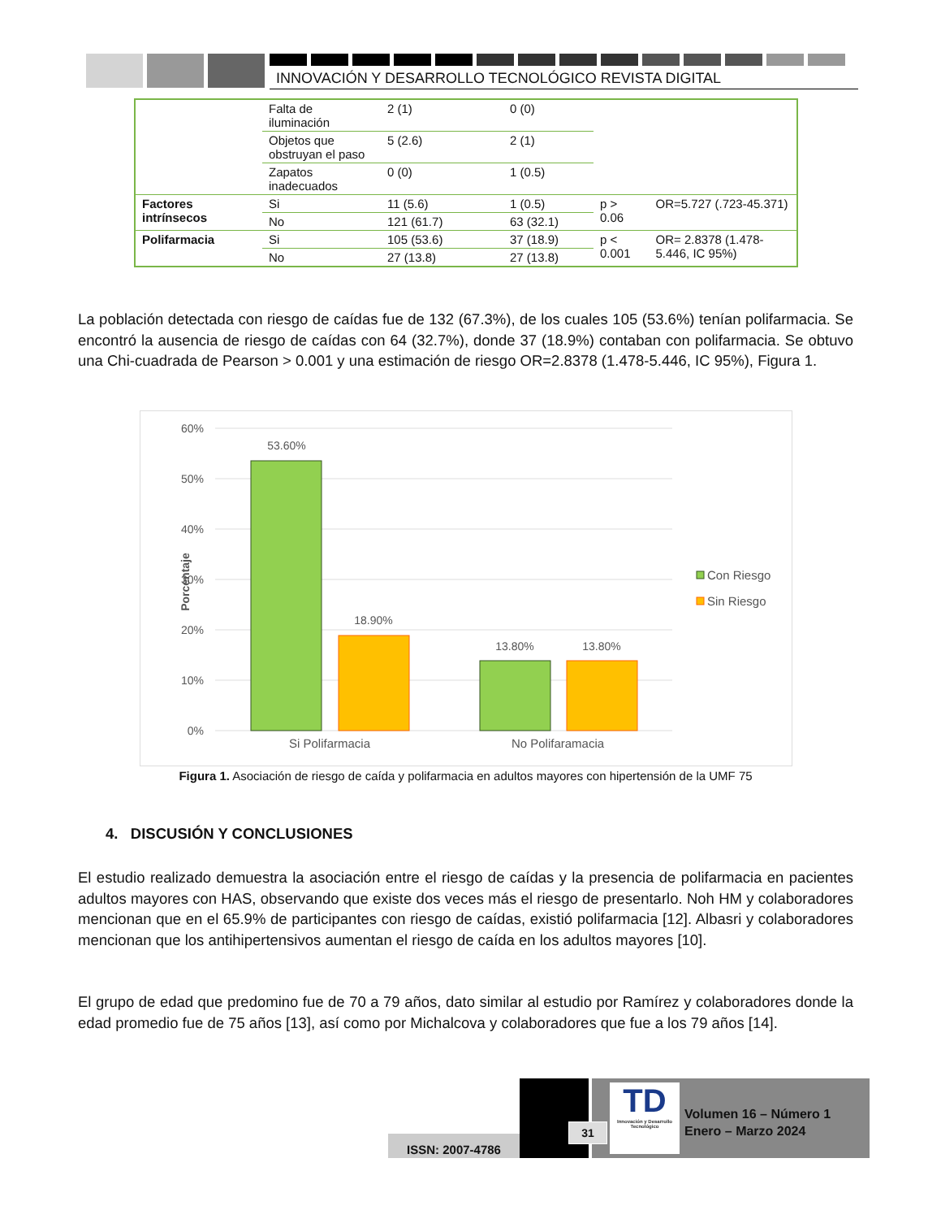INNOVACIÓN Y DESARROLLO TECNOLÓGICO REVISTA DIGITAL
| | Falta de iluminación | 2 (1) | 0 (0) | | |
| | Objetos que obstruyan el paso | 5 (2.6) | 2 (1) | | |
| | Zapatos inadecuados | 0 (0) | 1 (0.5) | | |
| Factores intrínsecos | Si | 11 (5.6) | 1 (0.5) | p > 0.06 | OR=5.727 (.723-45.371) |
| | No | 121 (61.7) | 63 (32.1) | | |
| Polifarmacia | Si | 105 (53.6) | 37 (18.9) | p < 0.001 | OR= 2.8378 (1.478-5.446, IC 95%) |
| | No | 27 (13.8) | 27 (13.8) | | |
La población detectada con riesgo de caídas fue de 132 (67.3%), de los cuales 105 (53.6%) tenían polifarmacia. Se encontró la ausencia de riesgo de caídas con 64 (32.7%), donde 37 (18.9%) contaban con polifarmacia. Se obtuvo una Chi-cuadrada de Pearson > 0.001 y una estimación de riesgo OR=2.8378 (1.478-5.446, IC 95%), Figura 1.
60%
50%
40%
30%
20%
10%
0%
Porcentaje
53.60%
18.90%
13.80%
13.80%
Si Polifarmacia
No Polifaramacia
Con Riesgo
Sin Riesgo
Figura 1. Asociación de riesgo de caída y polifarmacia en adultos mayores con hipertensión de la UMF 75
4. DISCUSIÓN Y CONCLUSIONES
El estudio realizado demuestra la asociación entre el riesgo de caídas y la presencia de polifarmacia en pacientes adultos mayores con HAS, observando que existe dos veces más el riesgo de presentarlo. Noh HM y colaboradores mencionan que en el 65.9% de participantes con riesgo de caídas, existió polifarmacia [12]. Albasri y colaboradores mencionan que los antihipertensivos aumentan el riesgo de caída en los adultos mayores [10].
El grupo de edad que predomino fue de 70 a 79 años, dato similar al estudio por Ramírez y colaboradores donde la edad promedio fue de 75 años [13], así como por Michalcova y colaboradores que fue a los 79 años [14].
ISSN: 2007-4786
31
TD
Innovación y Desarrollo Tecnológico
Volumen 16 – Número 1
Enero – Marzo 2024